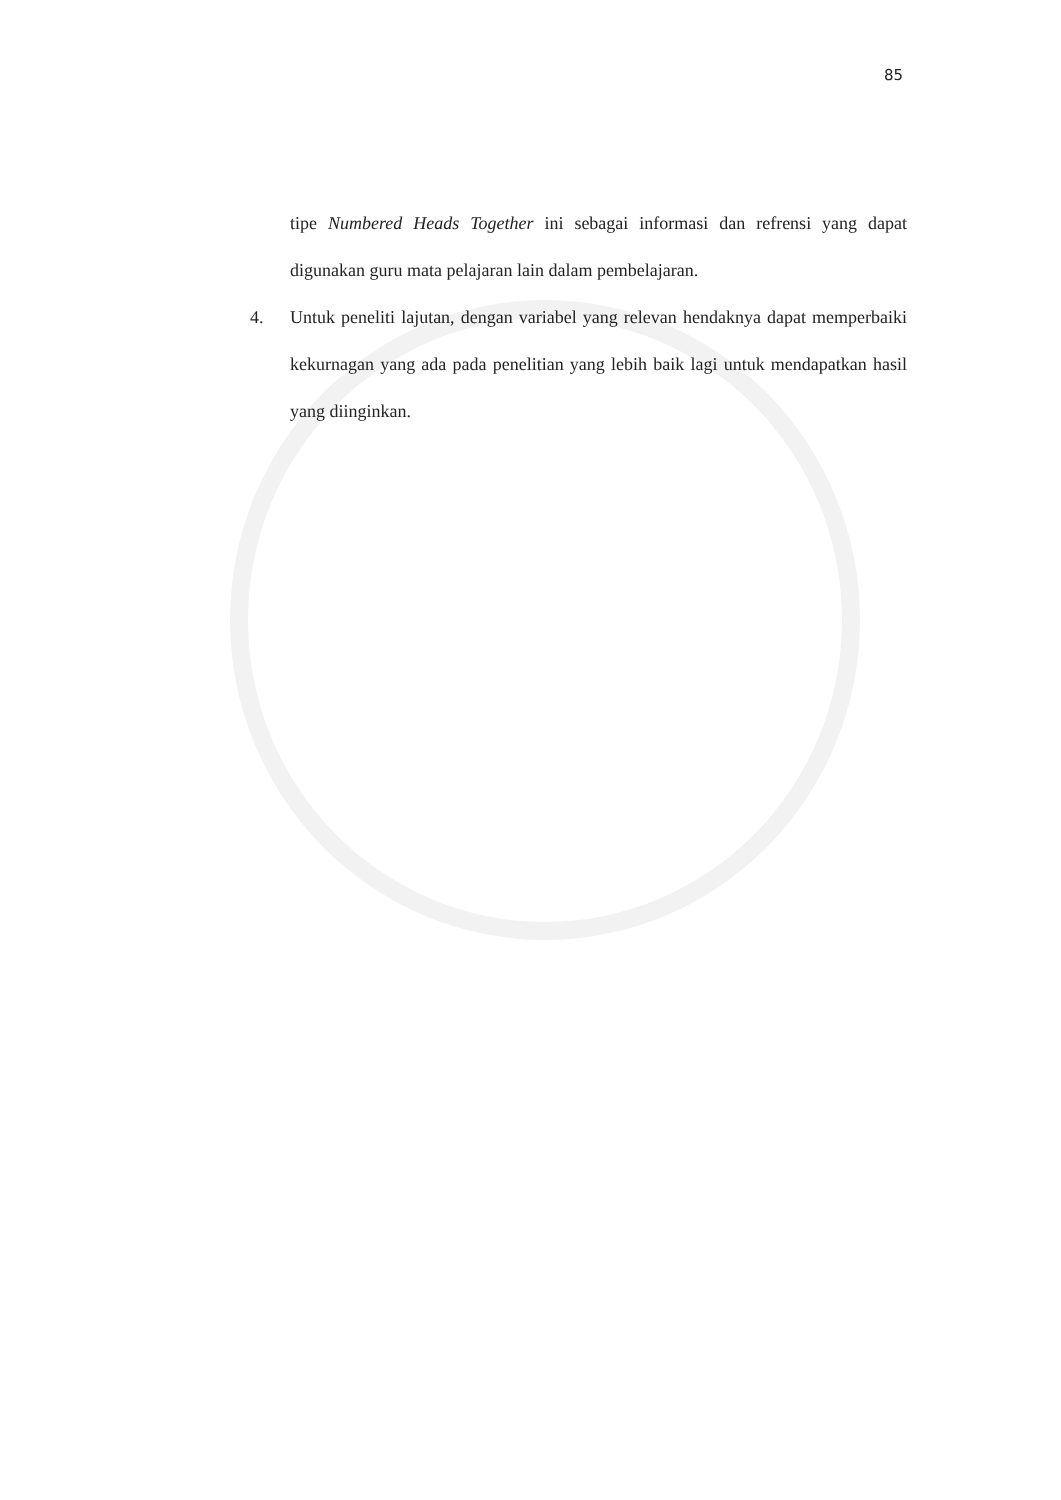85
tipe Numbered Heads Together ini sebagai informasi dan refrensi yang dapat digunakan guru mata pelajaran lain dalam pembelajaran.
4. Untuk peneliti lajutan, dengan variabel yang relevan hendaknya dapat memperbaiki kekurnagan yang ada pada penelitian yang lebih baik lagi untuk mendapatkan hasil yang diinginkan.